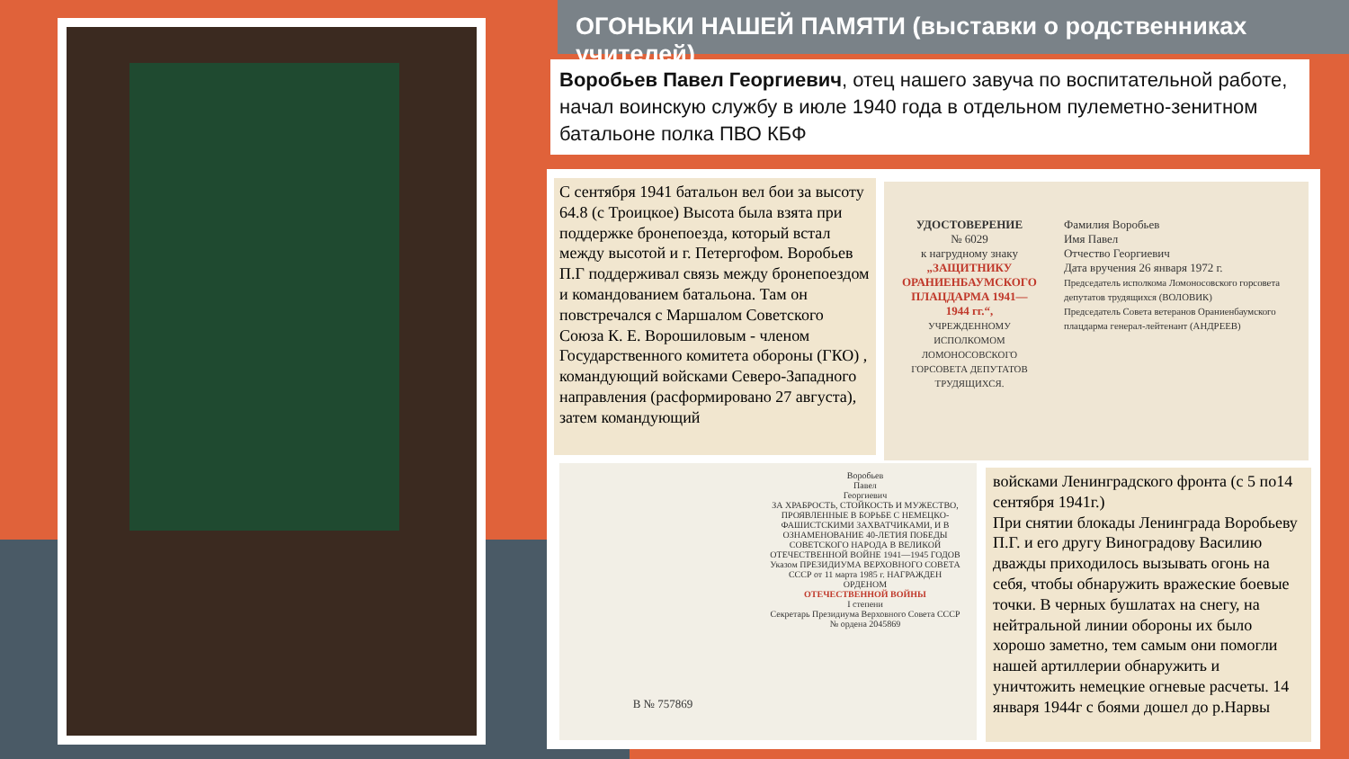ОГОНЬКИ НАШЕЙ ПАМЯТИ (выставки о родственниках учителей)
Воробьев Павел Георгиевич, отец нашего завуча по воспитательной работе, начал воинскую службу в июле 1940 года в отдельном пулеметно-зенитном батальоне полка ПВО КБФ
С сентября 1941 батальон вел бои за высоту 64.8 (с Троицкое) Высота была взята при поддержке бронепоезда, который встал между высотой и г. Петергофом. Воробьев П.Г поддерживал связь между бронепоездом и командованием батальона. Там он повстречался с Маршалом Советского Союза К. Е. Ворошиловым - членом Государственного комитета обороны (ГКО) , командующий войсками Северо-Западного направления (расформировано 27 августа), затем командующий
УДОСТОВЕРЕНИЕ
№ 6029
к нагрудному знаку
„ЗАЩИТНИКУ ОРАНИЕНБАУМСКОГО ПЛАЦДАРМА 1941—1944 гг.“,
УЧРЕЖДЕННОМУ ИСПОЛКОМОМ ЛОМОНОСОВСКОГО ГОРСОВЕТА ДЕПУТАТОВ ТРУДЯЩИХСЯ.
Фамилия Воробьев
Имя Павел
Отчество Георгиевич
Дата вручения 26 января 1972 г.
Председатель исполкома Ломоносовского горсовета депутатов трудящихся (ВОЛОВИК)
Председатель Совета ветеранов Ораниенбаумского плацдарма генерал-лейтенант (АНДРЕЕВ)
В № 757869
Воробьев
Павел
Георгиевич
ЗА ХРАБРОСТЬ, СТОЙКОСТЬ И МУЖЕСТВО, ПРОЯВЛЕННЫЕ В БОРЬБЕ С НЕМЕЦКО-ФАШИСТСКИМИ ЗАХВАТЧИКАМИ, И В ОЗНАМЕНОВАНИЕ 40-ЛЕТИЯ ПОБЕДЫ СОВЕТСКОГО НАРОДА В ВЕЛИКОЙ ОТЕЧЕСТВЕННОЙ ВОЙНЕ 1941—1945 ГОДОВ
Указом ПРЕЗИДИУМА ВЕРХОВНОГО СОВЕТА СССР от 11 марта 1985 г. НАГРАЖДЕН ОРДЕНОМ
ОТЕЧЕСТВЕННОЙ ВОЙНЫ
I степени
Секретарь Президиума Верховного Совета СССР
№ ордена 2045869
войсками Ленинградского фронта (с 5 по14 сентября 1941г.)
При снятии блокады Ленинграда Воробьеву П.Г. и его другу Виноградову Василию дважды приходилось вызывать огонь на себя, чтобы обнаружить вражеские боевые точки. В черных бушлатах на снегу, на нейтральной линии обороны их было хорошо заметно, тем самым они помогли нашей артиллерии обнаружить и уничтожить немецкие огневые расчеты. 14 января 1944г с боями дошел до р.Нарвы